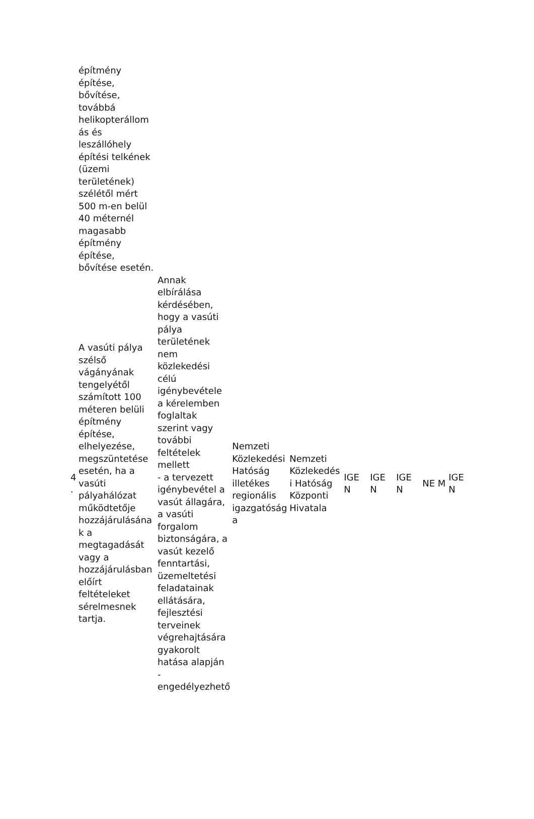| | építmény építése, bővítése, továbbá helikopterállom ás és leszállóhely építési telkének (üzemi területének) szélétől mért 500 m-en belül 40 méternél magasabb építmény építése, bővítése esetén. | | | | | | | | |
| 4 . | A vasúti pálya szélső vágányának tengelyétől számított 100 méteren belüli építmény építése, elhelyezése, megszüntetése esetén, ha a vasúti pályahálózat működtetője hozzájárulásána k a megtagadását vagy a hozzájárulásban előírt feltételeket sérelmesnek tartja. | Annak elbírálása kérdésében, hogy a vasúti pálya területének nem közlekedési célú igénybevétele a kérelemben foglaltak szerint vagy további feltételek mellett - a tervezett igénybevétel a vasút állagára, a vasúti forgalom biztonságára, a vasút kezelő fenntartási, üzemeltetési feladatainak ellátására, fejlesztési terveinek végrehajtására gyakorolt hatása alapján - engedélyezhető | Nemzeti Közlekedési Hatóság illetékes regionális igazgatóság a | Nemzeti Közlekedés i Hatóság Központi Hivatala | IGE N | IGE N | IGE N | NE M | IGE N |